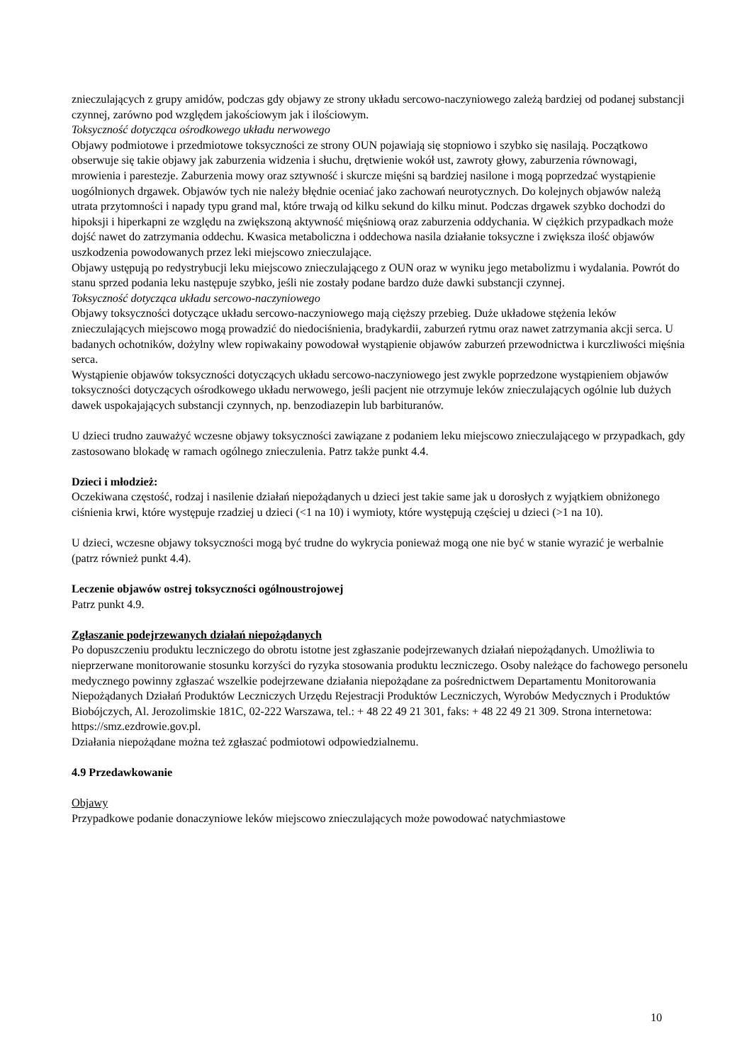znieczulających z grupy amidów, podczas gdy objawy ze strony układu sercowo-naczyniowego zależą bardziej od podanej substancji czynnej, zarówno pod względem jakościowym jak i ilościowym.
Toksyczność dotycząca ośrodkowego układu nerwowego
Objawy podmiotowe i przedmiotowe toksyczności ze strony OUN pojawiają się stopniowo i szybko się nasilają. Początkowo obserwuje się takie objawy jak zaburzenia widzenia i słuchu, drętwienie wokół ust, zawroty głowy, zaburzenia równowagi, mrowienia i parestezje. Zaburzenia mowy oraz sztywność i skurcze mięśni są bardziej nasilone i mogą poprzedzać wystąpienie uogólnionych drgawek. Objawów tych nie należy błędnie oceniać jako zachowań neurotycznych. Do kolejnych objawów należą utrata przytomności i napady typu grand mal, które trwają od kilku sekund do kilku minut. Podczas drgawek szybko dochodzi do hipoksji i hiperkapni ze względu na zwiększoną aktywność mięśniową oraz zaburzenia oddychania. W ciężkich przypadkach może dojść nawet do zatrzymania oddechu. Kwasica metaboliczna i oddechowa nasila działanie toksyczne i zwiększa ilość objawów uszkodzenia powodowanych przez leki miejscowo znieczulające.
Objawy ustępują po redystrybucji leku miejscowo znieczulającego z OUN oraz w wyniku jego metabolizmu i wydalania. Powrót do stanu sprzed podania leku następuje szybko, jeśli nie zostały podane bardzo duże dawki substancji czynnej.
Toksyczność dotycząca układu sercowo-naczyniowego
Objawy toksyczności dotyczące układu sercowo-naczyniowego mają cięższy przebieg. Duże układowe stężenia leków znieczulających miejscowo mogą prowadzić do niedociśnienia, bradykardii, zaburzeń rytmu oraz nawet zatrzymania akcji serca. U badanych ochotników, dożylny wlew ropiwakainy powodował wystąpienie objawów zaburzeń przewodnictwa i kurczliwości mięśnia serca.
Wystąpienie objawów toksyczności dotyczących układu sercowo-naczyniowego jest zwykle poprzedzone wystąpieniem objawów toksyczności dotyczących ośrodkowego układu nerwowego, jeśli pacjent nie otrzymuje leków znieczulających ogólnie lub dużych dawek uspokajających substancji czynnych, np. benzodiazepin lub barbituranów.
U dzieci trudno zauważyć wczesne objawy toksyczności zawiązane z podaniem leku miejscowo znieczulającego w przypadkach, gdy zastosowano blokadę w ramach ogólnego znieczulenia. Patrz także punkt 4.4.
Dzieci i młodzież:
Oczekiwana częstość, rodzaj i nasilenie działań niepożądanych u dzieci jest takie same jak u dorosłych z wyjątkiem obniżonego ciśnienia krwi, które występuje rzadziej u dzieci (<1 na 10) i wymioty, które występują częściej u dzieci (>1 na 10).
U dzieci, wczesne objawy toksyczności mogą być trudne do wykrycia ponieważ mogą one nie być w stanie wyrazić je werbalnie (patrz również punkt 4.4).
Leczenie objawów ostrej toksyczności ogólnoustrojowej
Patrz punkt 4.9.
Zgłaszanie podejrzewanych działań niepożądanych
Po dopuszczeniu produktu leczniczego do obrotu istotne jest zgłaszanie podejrzewanych działań niepożądanych. Umożliwia to nieprzerwane monitorowanie stosunku korzyści do ryzyka stosowania produktu leczniczego. Osoby należące do fachowego personelu medycznego powinny zgłaszać wszelkie podejrzewane działania niepożądane za pośrednictwem Departamentu Monitorowania Niepożądanych Działań Produktów Leczniczych Urzędu Rejestracji Produktów Leczniczych, Wyrobów Medycznych i Produktów Biobójczych, Al. Jerozolimskie 181C, 02-222 Warszawa, tel.: + 48 22 49 21 301, faks: + 48 22 49 21 309. Strona internetowa: https://smz.ezdrowie.gov.pl.
Działania niepożądane można też zgłaszać podmiotowi odpowiedzialnemu.
4.9 Przedawkowanie
Objawy
Przypadkowe podanie donaczyniowe leków miejscowo znieczulających może powodować natychmiastowe
10